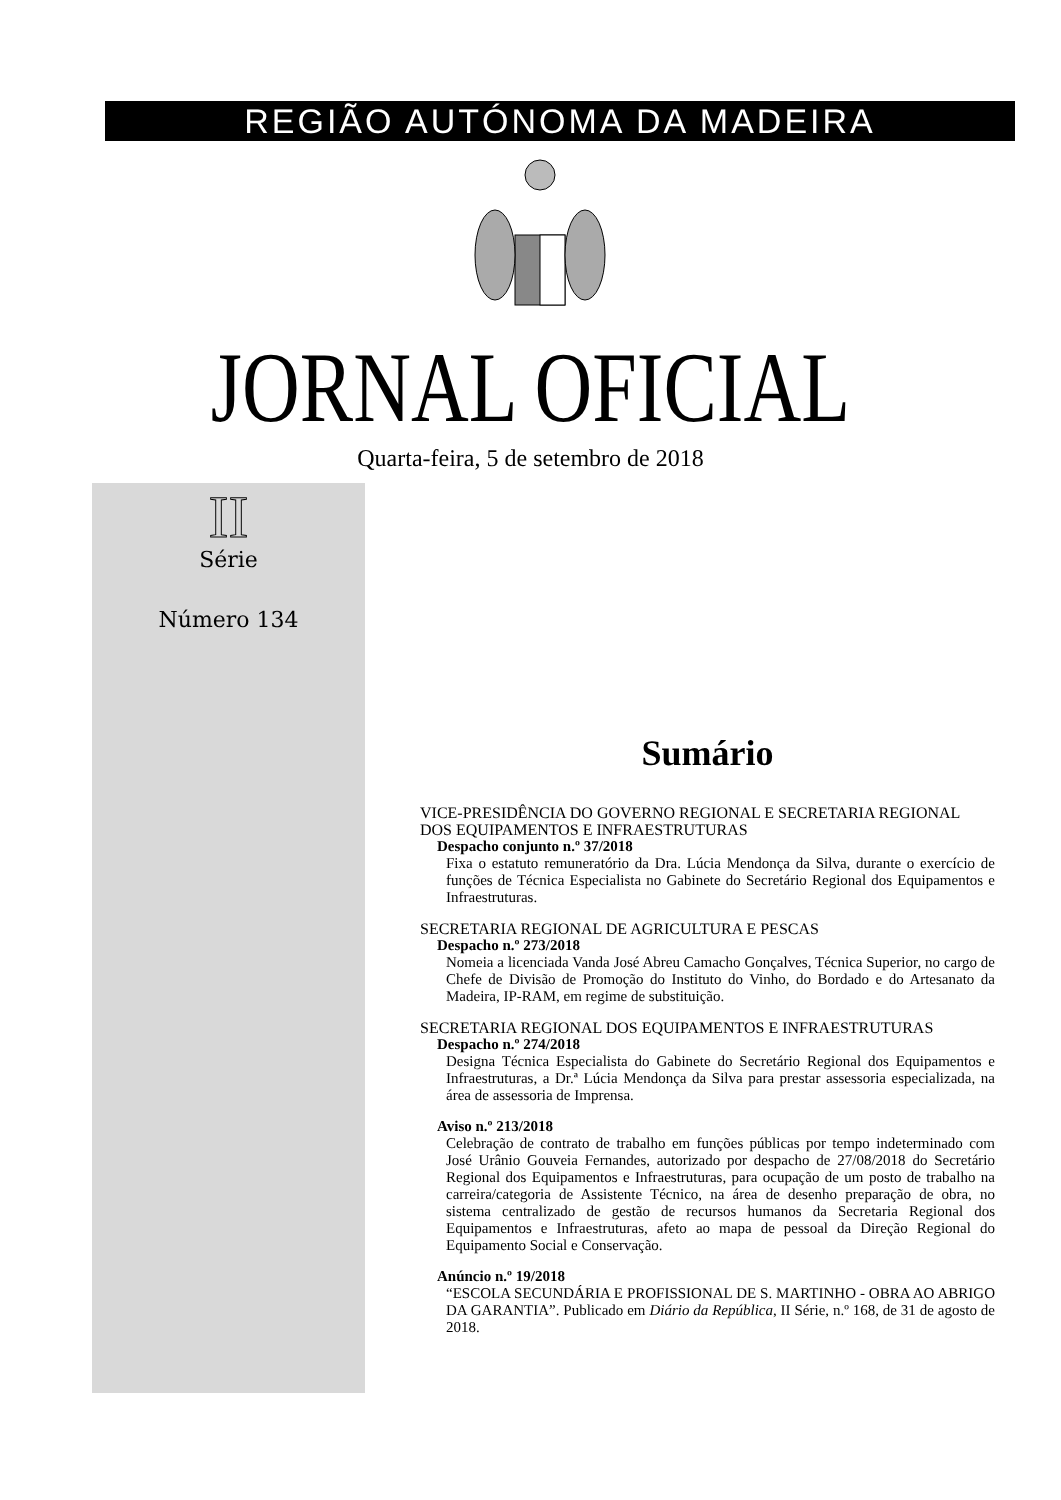REGIÃO AUTÓNOMA DA MADEIRA
JORNAL OFICIAL
Quarta-feira, 5 de setembro de 2018
II
Série
Número 134
Sumário
VICE-PRESIDÊNCIA DO GOVERNO REGIONAL E SECRETARIA REGIONAL DOS EQUIPAMENTOS E INFRAESTRUTURAS
Despacho conjunto n.º 37/2018
Fixa o estatuto remuneratório da Dra. Lúcia Mendonça da Silva, durante o exercício de funções de Técnica Especialista no Gabinete do Secretário Regional dos Equipamentos e Infraestruturas.
SECRETARIA REGIONAL DE AGRICULTURA E PESCAS
Despacho n.º 273/2018
Nomeia a licenciada Vanda José Abreu Camacho Gonçalves, Técnica Superior, no cargo de Chefe de Divisão de Promoção do Instituto do Vinho, do Bordado e do Artesanato da Madeira, IP-RAM, em regime de substituição.
SECRETARIA REGIONAL DOS EQUIPAMENTOS E INFRAESTRUTURAS
Despacho n.º 274/2018
Designa Técnica Especialista do Gabinete do Secretário Regional dos Equipamentos e Infraestruturas, a Dr.ª Lúcia Mendonça da Silva para prestar assessoria especializada, na área de assessoria de Imprensa.
Aviso n.º 213/2018
Celebração de contrato de trabalho em funções públicas por tempo indeterminado com José Urânio Gouveia Fernandes, autorizado por despacho de 27/08/2018 do Secretário Regional dos Equipamentos e Infraestruturas, para ocupação de um posto de trabalho na carreira/categoria de Assistente Técnico, na área de desenho preparação de obra, no sistema centralizado de gestão de recursos humanos da Secretaria Regional dos Equipamentos e Infraestruturas, afeto ao mapa de pessoal da Direção Regional do Equipamento Social e Conservação.
Anúncio n.º 19/2018
“ESCOLA SECUNDÁRIA E PROFISSIONAL DE S. MARTINHO - OBRA AO ABRIGO DA GARANTIA”. Publicado em Diário da República, II Série, n.º 168, de 31 de agosto de 2018.